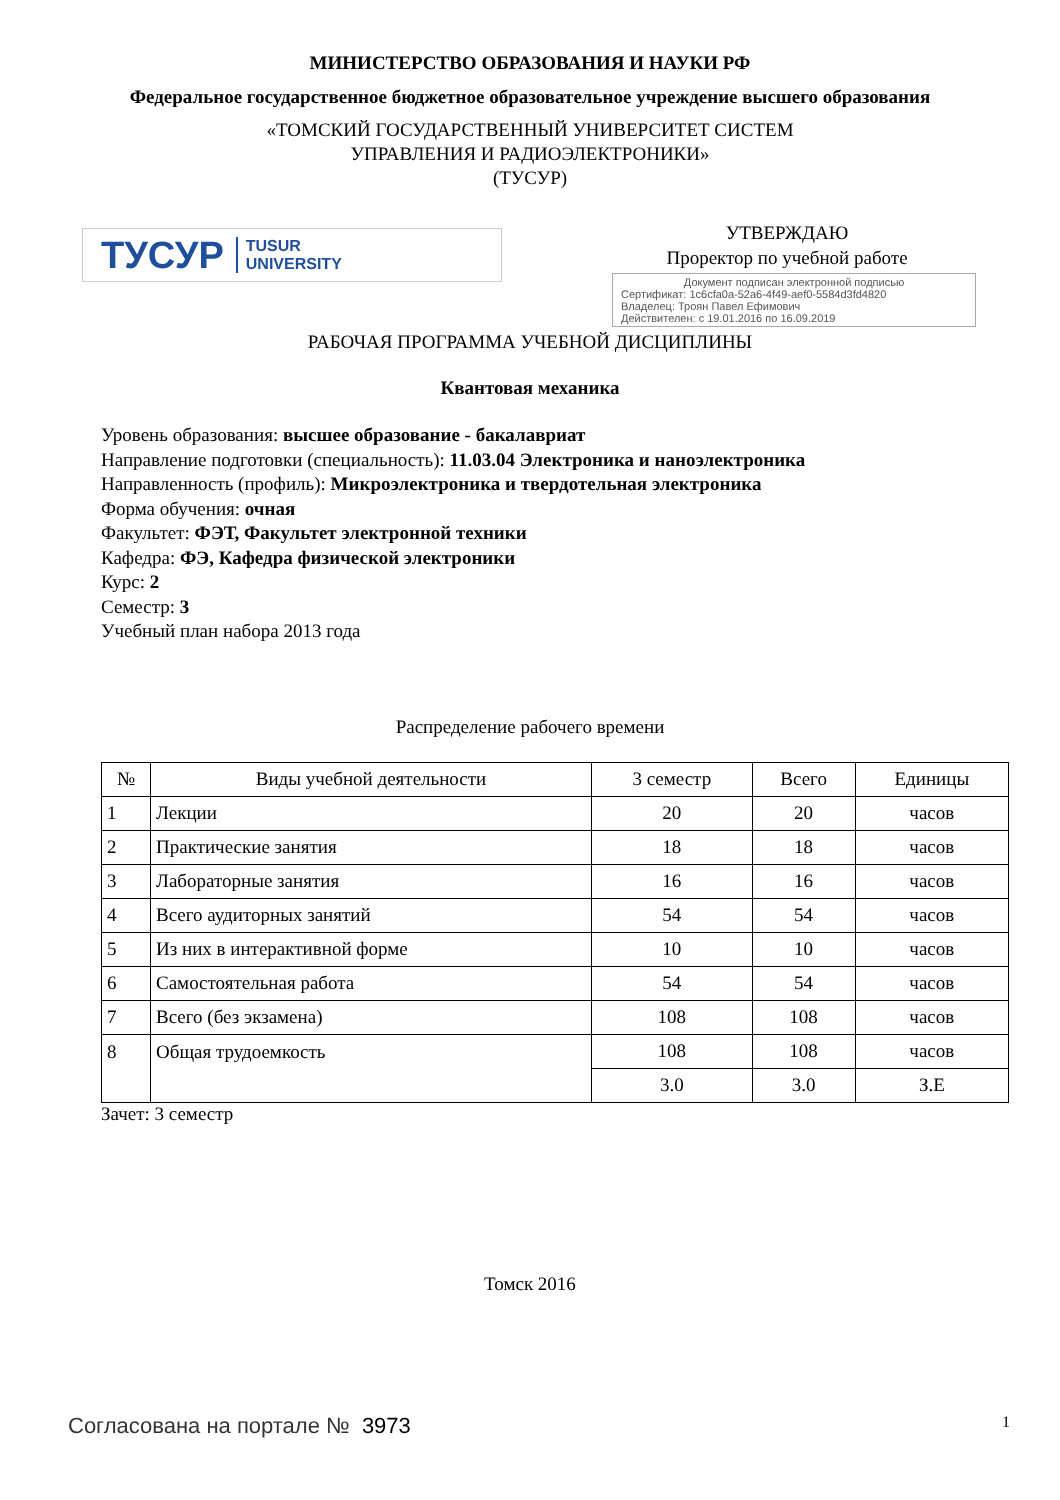МИНИСТЕРСТВО ОБРАЗОВАНИЯ И НАУКИ РФ
Федеральное государственное бюджетное образовательное учреждение высшего образования
«ТОМСКИЙ ГОСУДАРСТВЕННЫЙ УНИВЕРСИТЕТ СИСТЕМ
УПРАВЛЕНИЯ И РАДИОЭЛЕКТРОНИКИ»
(ТУСУР)
ТУСУР TUSUR
UNIVERSITY
УТВЕРЖДАЮ
Проректор по учебной работе
Документ подписан электронной подписью
Сертификат: 1c6cfa0a-52a6-4f49-aef0-5584d3fd4820
Владелец: Троян Павел Ефимович
Действителен: с 19.01.2016 по 16.09.2019
РАБОЧАЯ ПРОГРАММА УЧЕБНОЙ ДИСЦИПЛИНЫ
Квантовая механика
Уровень образования: высшее образование - бакалавриат
Направление подготовки (специальность): 11.03.04 Электроника и наноэлектроника
Направленность (профиль): Микроэлектроника и твердотельная электроника
Форма обучения: очная
Факультет: ФЭТ, Факультет электронной техники
Кафедра: ФЭ, Кафедра физической электроники
Курс: 2
Семестр: 3
Учебный план набора 2013 года
Распределение рабочего времени
| № | Виды учебной деятельности | 3 семестр | Всего | Единицы |
| --- | --- | --- | --- | --- |
| 1 | Лекции | 20 | 20 | часов |
| 2 | Практические занятия | 18 | 18 | часов |
| 3 | Лабораторные занятия | 16 | 16 | часов |
| 4 | Всего аудиторных занятий | 54 | 54 | часов |
| 5 | Из них в интерактивной форме | 10 | 10 | часов |
| 6 | Самостоятельная работа | 54 | 54 | часов |
| 7 | Всего (без экзамена) | 108 | 108 | часов |
| 8 | Общая трудоемкость | 108 | 108 | часов |
| | | 3.0 | 3.0 | З.Е |
Зачет: 3 семестр
Томск 2016
Согласована на портале № 3973
1